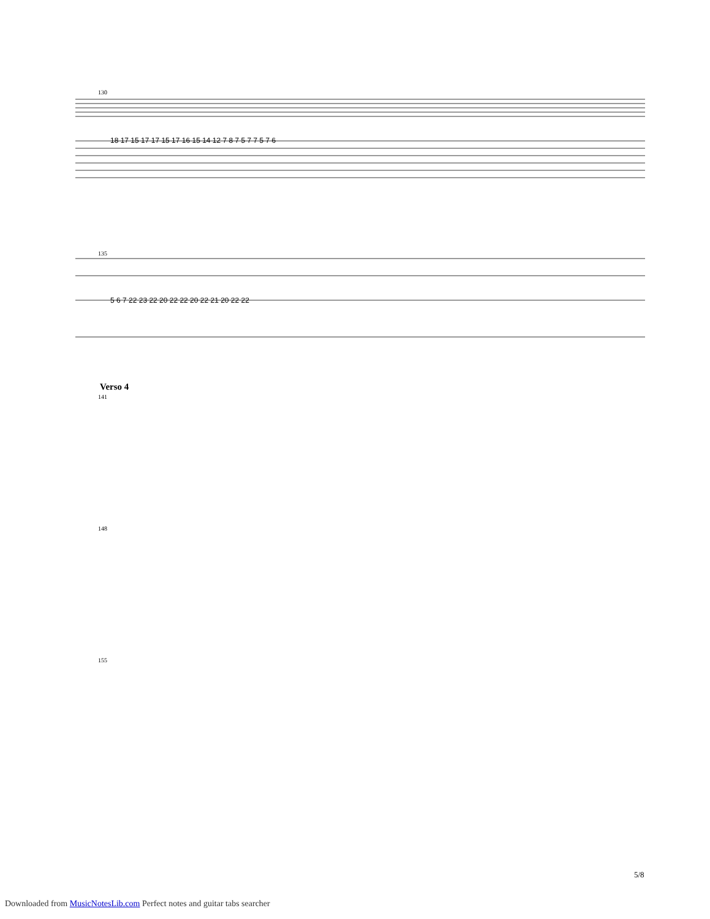130
18 17 15 17 17 15 17 16 15 14 12 7 8 7 5 7 7 5 7 6
135
5 6 7 22 23 22 20 22 22 20 22 21 20 22 22
Verso 4
141
148
155
5/8
Downloaded from MusicNotesLib.com Perfect notes and guitar tabs searcher